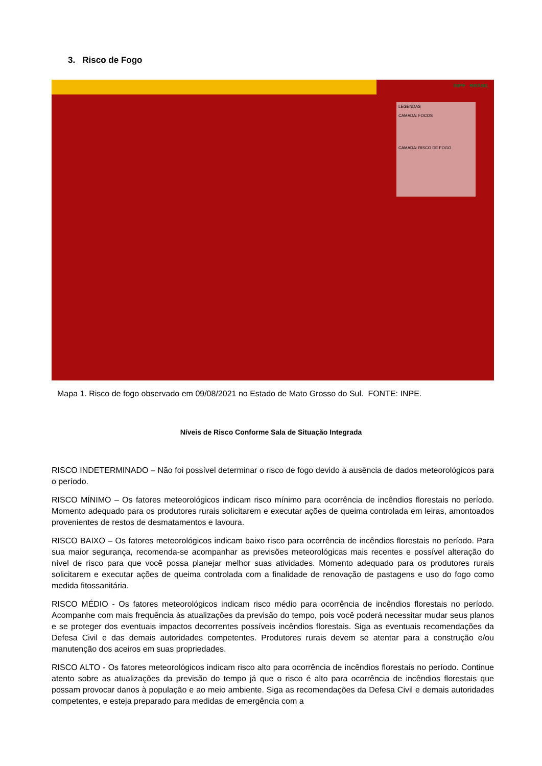3. Risco de Fogo
INPE BRASIL
LEGENDAS
CAMADA: FOCOS
CAMADA: RISCO DE FOGO
Mapa 1. Risco de fogo observado em 09/08/2021 no Estado de Mato Grosso do Sul. FONTE: INPE.
Níveis de Risco Conforme Sala de Situação Integrada
RISCO INDETERMINADO – Não foi possível determinar o risco de fogo devido à ausência de dados meteorológicos para o período.
RISCO MÍNIMO – Os fatores meteorológicos indicam risco mínimo para ocorrência de incêndios florestais no período. Momento adequado para os produtores rurais solicitarem e executar ações de queima controlada em leiras, amontoados provenientes de restos de desmatamentos e lavoura.
RISCO BAIXO – Os fatores meteorológicos indicam baixo risco para ocorrência de incêndios florestais no período. Para sua maior segurança, recomenda-se acompanhar as previsões meteorológicas mais recentes e possível alteração do nível de risco para que você possa planejar melhor suas atividades. Momento adequado para os produtores rurais solicitarem e executar ações de queima controlada com a finalidade de renovação de pastagens e uso do fogo como medida fitossanitária.
RISCO MÉDIO - Os fatores meteorológicos indicam risco médio para ocorrência de incêndios florestais no período. Acompanhe com mais frequência às atualizações da previsão do tempo, pois você poderá necessitar mudar seus planos e se proteger dos eventuais impactos decorrentes possíveis incêndios florestais. Siga as eventuais recomendações da Defesa Civil e das demais autoridades competentes. Produtores rurais devem se atentar para a construção e/ou manutenção dos aceiros em suas propriedades.
RISCO ALTO - Os fatores meteorológicos indicam risco alto para ocorrência de incêndios florestais no período. Continue atento sobre as atualizações da previsão do tempo já que o risco é alto para ocorrência de incêndios florestais que possam provocar danos à população e ao meio ambiente. Siga as recomendações da Defesa Civil e demais autoridades competentes, e esteja preparado para medidas de emergência com a